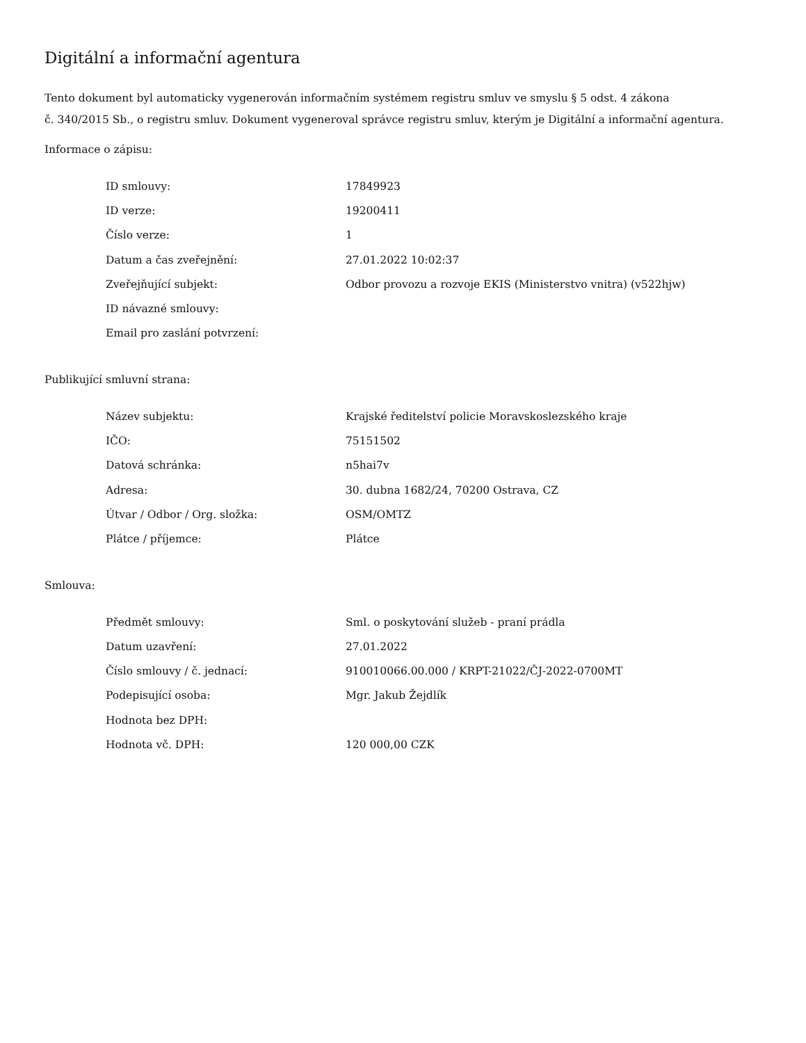Digitální a informační agentura
Tento dokument byl automaticky vygenerován informačním systémem registru smluv ve smyslu § 5 odst. 4 zákona
č. 340/2015 Sb., o registru smluv. Dokument vygeneroval správce registru smluv, kterým je Digitální a informační agentura.
Informace o zápisu:
| ID smlouvy: | 17849923 |
| ID verze: | 19200411 |
| Číslo verze: | 1 |
| Datum a čas zveřejnění: | 27.01.2022 10:02:37 |
| Zveřejňující subjekt: | Odbor provozu a rozvoje EKIS (Ministerstvo vnitra) (v522hjw) |
| ID návazné smlouvy: | |
| Email pro zaslání potvrzení: | |
Publikující smluvní strana:
| Název subjektu: | Krajské ředitelství policie Moravskoslezského kraje |
| IČO: | 75151502 |
| Datová schránka: | n5hai7v |
| Adresa: | 30. dubna 1682/24, 70200 Ostrava, CZ |
| Útvar / Odbor / Org. složka: | OSM/OMTZ |
| Plátce / příjemce: | Plátce |
Smlouva:
| Předmět smlouvy: | Sml. o poskytování služeb - praní prádla |
| Datum uzavření: | 27.01.2022 |
| Číslo smlouvy / č. jednací: | 910010066.00.000 / KRPT-21022/ČJ-2022-0700MT |
| Podepisující osoba: | Mgr. Jakub Žejdlík |
| Hodnota bez DPH: | |
| Hodnota vč. DPH: | 120 000,00 CZK |